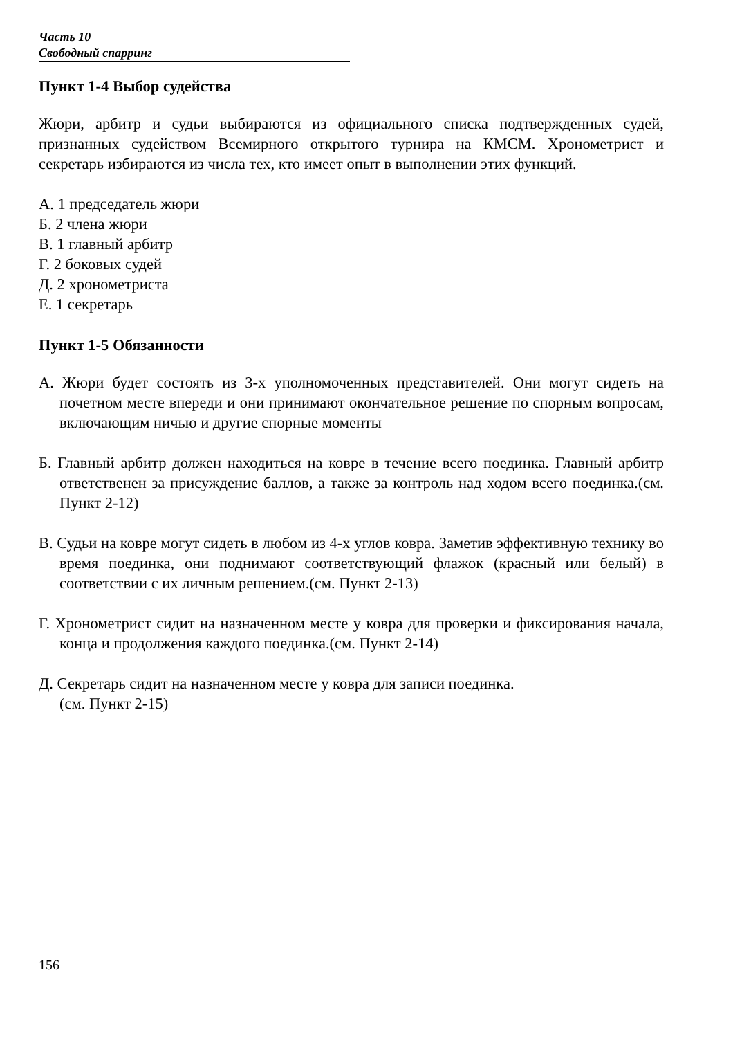Часть 10
Свободный спарринг
Пункт 1-4 Выбор судейства
Жюри, арбитр и судьи выбираются из официального списка подтвержденных судей, признанных судейством Всемирного открытого турнира на КМСМ. Хронометрист и секретарь избираются из числа тех, кто имеет опыт в выполнении этих функций.
А. 1 председатель жюри
Б. 2 члена жюри
В. 1 главный арбитр
Г. 2 боковых судей
Д. 2 хронометриста
Е. 1 секретарь
Пункт 1-5 Обязанности
А. Жюри будет состоять из 3-х уполномоченных представителей. Они могут сидеть на почетном месте впереди и они принимают окончательное решение по спорным вопросам, включающим ничью и другие спорные моменты
Б. Главный арбитр должен находиться на ковре в течение всего поединка. Главный арбитр ответственен за присуждение баллов, а также за контроль над ходом всего поединка.(см. Пункт 2-12)
В. Судьи на ковре могут сидеть в любом из 4-х углов ковра. Заметив эффективную технику во время поединка, они поднимают соответствующий флажок (красный или белый) в соответствии с их личным решением.(см. Пункт 2-13)
Г. Хронометрист сидит на назначенном месте у ковра для проверки и фиксирования начала, конца и продолжения каждого поединка.(см. Пункт 2-14)
Д. Секретарь сидит на назначенном месте у ковра для записи поединка.
(см. Пункт 2-15)
156